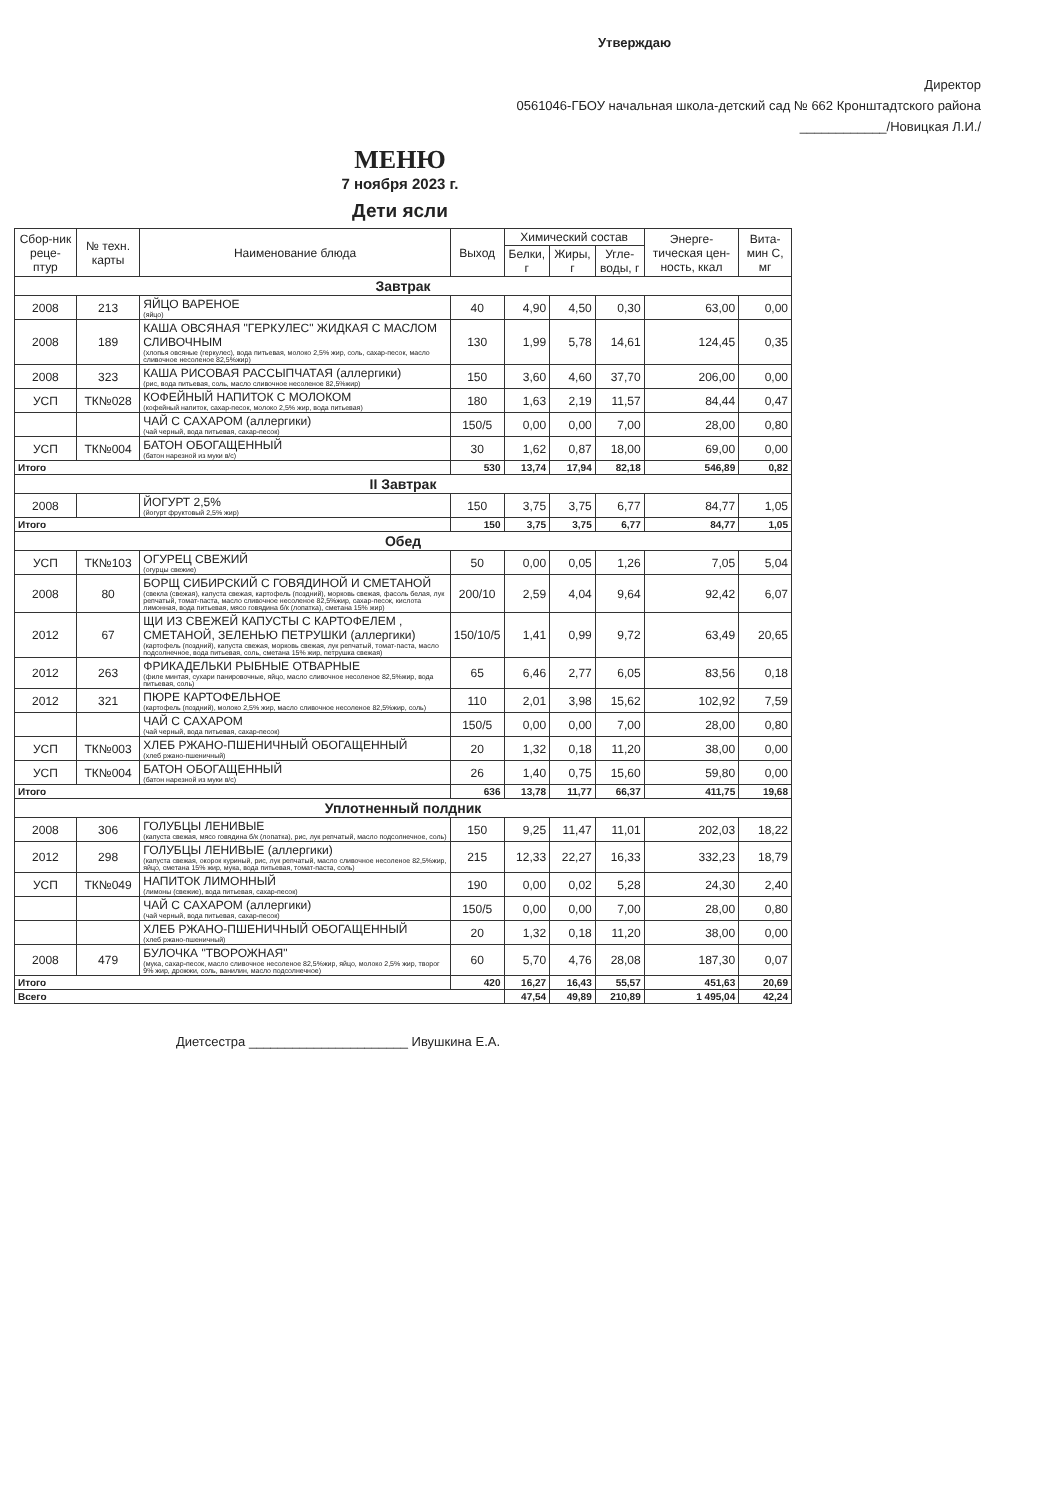Утверждаю
Директор
0561046-ГБОУ начальная школа-детский сад № 662 Кронштадтского района
____________/Новицкая Л.И./
МЕНЮ
7 ноября 2023 г.
Дети ясли
| Сбор-ник реце-птур | № техн. карты | Наименование блюда | Выход | Химический состав | | | Энерге-тическая цен-ность, ккал | Вита-мин С, мг |
| --- | --- | --- | --- | --- | --- | --- | --- | --- |
| | | | | Белки, г | Жиры, г | Угле-воды, г | | |
| Завтрак | | | | | | | | |
| 2008 | 213 | ЯЙЦО ВАРЕНОЕ (яйцо) | 40 | 4,90 | 4,50 | 0,30 | 63,00 | 0,00 |
| 2008 | 189 | КАША ОВСЯНАЯ "ГЕРКУЛЕС" ЖИДКАЯ С МАСЛОМ СЛИВОЧНЫМ (хлопья овсяные (геркулес), вода питьевая, молоко 2,5% жир, соль, сахар-песок, масло сливочное несоленое 82,5%жир) | 130 | 1,99 | 5,78 | 14,61 | 124,45 | 0,35 |
| 2008 | 323 | КАША РИСОВАЯ РАССЫПЧАТАЯ (аллергики) (рис, вода питьевая, соль, масло сливочное несоленое 82,5%жир) | 150 | 3,60 | 4,60 | 37,70 | 206,00 | 0,00 |
| УСП | ТК№028 | КОФЕЙНЫЙ НАПИТОК С МОЛОКОМ (кофейный напиток, сахар-песок, молоко 2,5% жир, вода питьевая) | 180 | 1,63 | 2,19 | 11,57 | 84,44 | 0,47 |
| | | ЧАЙ С САХАРОМ (аллергики) (чай черный, вода питьевая, сахар-песок) | 150/5 | 0,00 | 0,00 | 7,00 | 28,00 | 0,80 |
| УСП | ТК№004 | БАТОН ОБОГАЩЕННЫЙ (батон нарезной из муки в/с) | 30 | 1,62 | 0,87 | 18,00 | 69,00 | 0,00 |
| Итого | | | 530 | 13,74 | 17,94 | 82,18 | 546,89 | 0,82 |
| II Завтрак | | | | | | | | |
| 2008 | | ЙОГУРТ 2,5% (йогурт фруктовый 2,5% жир) | 150 | 3,75 | 3,75 | 6,77 | 84,77 | 1,05 |
| Итого | | | 150 | 3,75 | 3,75 | 6,77 | 84,77 | 1,05 |
| Обед | | | | | | | | |
| УСП | ТК№103 | ОГУРЕЦ СВЕЖИЙ (огурцы свежие) | 50 | 0,00 | 0,05 | 1,26 | 7,05 | 5,04 |
| 2008 | 80 | БОРЩ СИБИРСКИЙ С ГОВЯДИНОЙ И СМЕТАНОЙ (свекла (свежая), капуста свежая, картофель (поздний), морковь свежая, фасоль белая, лук репчатый, томат-паста, масло сливочное несоленое 82,5%жир, сахар-песок, кислота лимонная, вода питьевая, мясо говядина б/к (лопатка), сметана 15% жир) | 200/10 | 2,59 | 4,04 | 9,64 | 92,42 | 6,07 |
| 2012 | 67 | ЩИ ИЗ СВЕЖЕЙ КАПУСТЫ С КАРТОФЕЛЕМ , СМЕТАНОЙ, ЗЕЛЕНЬЮ ПЕТРУШКИ (аллергики) (картофель (поздний), капуста свежая, морковь свежая, лук репчатый, томат-паста, масло подсолнечное, вода питьевая, соль, сметана 15% жир, петрушка свежая) | 150/10/5 | 1,41 | 0,99 | 9,72 | 63,49 | 20,65 |
| 2012 | 263 | ФРИКАДЕЛЬКИ РЫБНЫЕ ОТВАРНЫЕ (филе минтая, сухари панировочные, яйцо, масло сливочное несоленое 82,5%жир, вода питьевая, соль) | 65 | 6,46 | 2,77 | 6,05 | 83,56 | 0,18 |
| 2012 | 321 | ПЮРЕ КАРТОФЕЛЬНОЕ (картофель (поздний), молоко 2,5% жир, масло сливочное несоленое 82,5%жир, соль) | 110 | 2,01 | 3,98 | 15,62 | 102,92 | 7,59 |
| | | ЧАЙ С САХАРОМ (чай черный, вода питьевая, сахар-песок) | 150/5 | 0,00 | 0,00 | 7,00 | 28,00 | 0,80 |
| УСП | ТК№003 | ХЛЕБ РЖАНО-ПШЕНИЧНЫЙ ОБОГАЩЕННЫЙ (хлеб ржано-пшеничный) | 20 | 1,32 | 0,18 | 11,20 | 38,00 | 0,00 |
| УСП | ТК№004 | БАТОН ОБОГАЩЕННЫЙ (батон нарезной из муки в/с) | 26 | 1,40 | 0,75 | 15,60 | 59,80 | 0,00 |
| Итого | | | 636 | 13,78 | 11,77 | 66,37 | 411,75 | 19,68 |
| Уплотненный полдник | | | | | | | | |
| 2008 | 306 | ГОЛУБЦЫ ЛЕНИВЫЕ (капуста свежая, мясо говядина б/к (лопатка), рис, лук репчатый, масло подсолнечное, соль) | 150 | 9,25 | 11,47 | 11,01 | 202,03 | 18,22 |
| 2012 | 298 | ГОЛУБЦЫ ЛЕНИВЫЕ (аллергики) (капуста свежая, окорок куриный, рис, лук репчатый, масло сливочное несоленое 82,5%жир, яйцо, сметана 15% жир, мука, вода питьевая, томат-паста, соль) | 215 | 12,33 | 22,27 | 16,33 | 332,23 | 18,79 |
| УСП | ТК№049 | НАПИТОК ЛИМОННЫЙ (лимоны (свежие), вода питьевая, сахар-песок) | 190 | 0,00 | 0,02 | 5,28 | 24,30 | 2,40 |
| | | ЧАЙ С САХАРОМ (аллергики) (чай черный, вода питьевая, сахар-песок) | 150/5 | 0,00 | 0,00 | 7,00 | 28,00 | 0,80 |
| | | ХЛЕБ РЖАНО-ПШЕНИЧНЫЙ ОБОГАЩЕННЫЙ (хлеб ржано-пшеничный) | 20 | 1,32 | 0,18 | 11,20 | 38,00 | 0,00 |
| 2008 | 479 | БУЛОЧКА "ТВОРОЖНАЯ" (мука, сахар-песок, масло сливочное несоленое 82,5%жир, яйцо, молоко 2,5% жир, творог 9% жир, дрожжи, соль, ванилин, масло подсолнечное) | 60 | 5,70 | 4,76 | 28,08 | 187,30 | 0,07 |
| Итого | | | 420 | 16,27 | 16,43 | 55,57 | 451,63 | 20,69 |
| Всего | | | | 47,54 | 49,89 | 210,89 | 1 495,04 | 42,24 |
Диетсестра ______________________ Ивушкина Е.А.